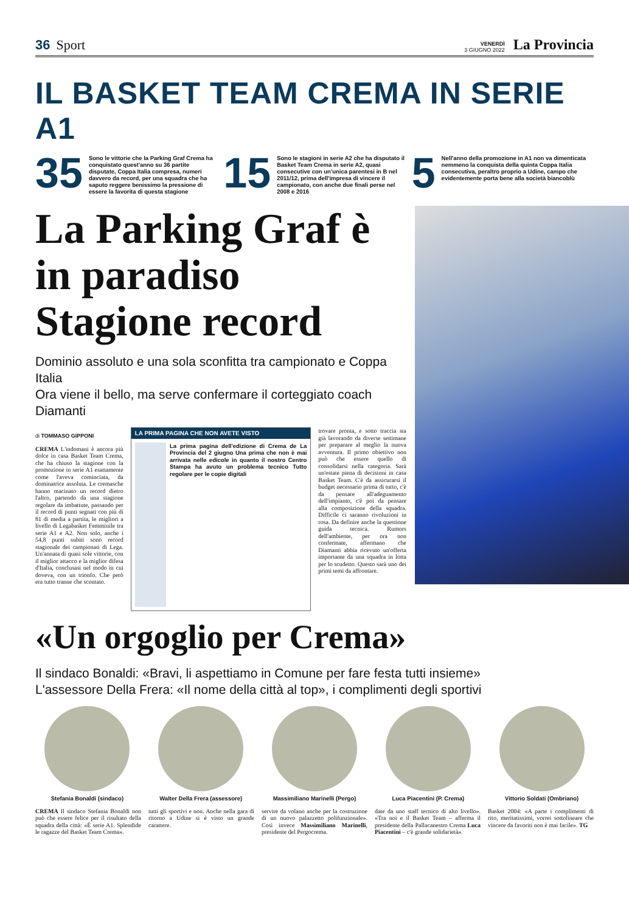36 Sport
VENERDÌ
3 GIUGNO 2022
La Provincia
IL BASKET TEAM CREMA IN SERIE A1
35
Sono le vittorie che la Parking Graf Crema ha conquistato quest'anno su 36 partite disputate, Coppa Italia compresa, numeri davvero da record, per una squadra che ha saputo reggere benissimo la pressione di essere la favorita di questa stagione
15
Sono le stagioni in serie A2 che ha disputato il Basket Team Crema in serie A2, quasi consecutive con un'unica parentesi in B nel 2011/12, prima dell'impresa di vincere il campionato, con anche due finali perse nel 2008 e 2016
5
Nell'anno della promozione in A1 non va dimenticata nemmeno la conquista della quinta Coppa Italia consecutiva, peraltro proprio a Udine, campo che evidentemente porta bene alla società biancoblù
La Parking Graf è in paradiso Stagione record
Dominio assoluto e una sola sconfitta tra campionato e Coppa Italia
Ora viene il bello, ma serve confermare il corteggiato coach Diamanti
di TOMMASO GIPPONI
CREMA L'indomani è ancora più dolce in casa Basket Team Crema, che ha chiuso la stagione con la promozione in serie A1 esattamente come l'aveva cominciata, da dominatrice assoluta. Le cremasche hanno macinato un record dietro l'altro, partendo da una stagione regolare da imbattute, passando per il record di punti segnati con più di 81 di media a partita, le migliori a livello di Legabasket Femminile tra serie A1 e A2. Non solo, anche i 54,8 punti subiti sono record stagionale dei campionati di Lega. Un'annata di quasi sole vittorie, con il miglior attacco e la miglior difesa d'Italia, conclusasi nel modo in cui doveva, con un trionfo. Che però era tutto tranne che scontato.
LA PRIMA PAGINA CHE NON AVETE VISTO
La prima pagina dell'edizione di Crema de La Provincia del 2 giugno Una prima che non è mai arrivata nelle edicole in quanto il nostro Centro Stampa ha avuto un problema tecnico Tutto regolare per le copie digitali
trovare pronta, e sotto traccia sta già lavorando da diverse settimane per preparare al meglio la nuova avventura. Il primo obiettivo non può che essere quello di consolidarsi nella categoria. Sarà un'estate piena di decisioni in casa Basket Team. C'è da assicurarsi il budget necessario prima di tutto, c'è da pensare all'adeguamento dell'impianto, c'è poi da pensare alla composizione della squadra. Difficile ci saranno rivoluzioni in rosa. Da definire anche la questione guida tecnica. Rumors dell'ambiente, per ora non confermate, affermano che Diamanti abbia ricevuto un'offerta importante da una squadra in lotta per lo scudetto. Questo sarà uno dei primi temi da affrontare.
«Un orgoglio per Crema»
Il sindaco Bonaldi: «Bravi, li aspettiamo in Comune per fare festa tutti insieme»
L'assessore Della Frera: «Il nome della città al top», i complimenti degli sportivi
Stefania Bonaldi (sindaco) Walter Della Frera (assessore) Massimiliano Marinelli (Pergo) Luca Piacentini (P. Crema) Vittorio Soldati (Ombriano)
CREMA Il sindaco Stefania Bonaldi non può che essere felice per il risultato della squadra della città: «È serie A1. Splendide le ragazze del Basket Team Crema».
tutti gli sportivi e non. Anche nella gara di ritorno a Udine si è visto un grande carattere.
servire da volano anche per la costruzione di un nuovo palazzetto polifunzionale». Così invece Massimiliano Marinelli, presidente del Pergocrema.
date da uno staff tecnico di alto livello». «Tra noi e il Basket Team – afferma il presidente della Pallacanestro Crema Luca Piacentini – c'è grande solidarietà».
Basket 2004: «A parte i complimenti di rito, meritatissimi, vorrei sottolineare che vincere da favoriti non è mai facile». TG